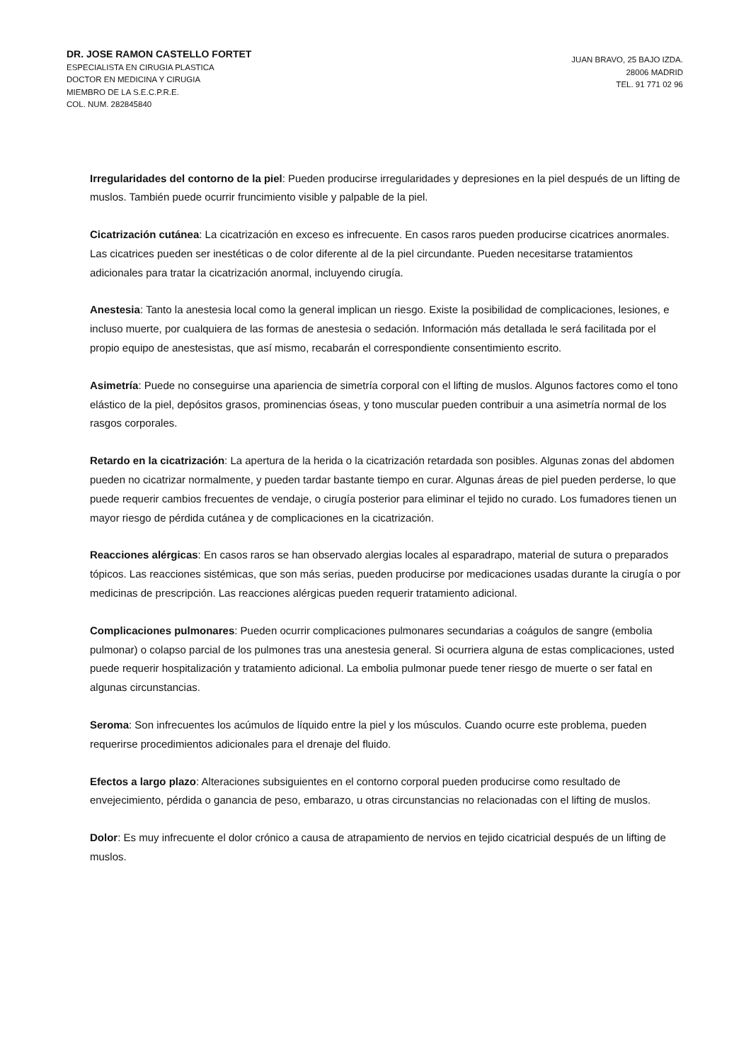DR. JOSE RAMON CASTELLO FORTET
ESPECIALISTA EN CIRUGIA PLASTICA
DOCTOR EN MEDICINA Y CIRUGIA
MIEMBRO DE LA S.E.C.P.R.E.
COL. NUM. 282845840
JUAN BRAVO, 25 BAJO IZDA.
28006 MADRID
TEL. 91 771 02 96
Irregularidades del contorno de la piel: Pueden producirse irregularidades y depresiones en la piel después de un lifting de muslos. También puede ocurrir fruncimiento visible y palpable de la piel.
Cicatrización cutánea: La cicatrización en exceso es infrecuente. En casos raros pueden producirse cicatrices anormales. Las cicatrices pueden ser inestéticas o de color diferente al de la piel circundante. Pueden necesitarse tratamientos adicionales para tratar la cicatrización anormal, incluyendo cirugía.
Anestesia: Tanto la anestesia local como la general implican un riesgo. Existe la posibilidad de complicaciones, lesiones, e incluso muerte, por cualquiera de las formas de anestesia o sedación. Información más detallada le será facilitada por el propio equipo de anestesistas, que así mismo, recabarán el correspondiente consentimiento escrito.
Asimetría: Puede no conseguirse una apariencia de simetría corporal con el lifting de muslos. Algunos factores como el tono elástico de la piel, depósitos grasos, prominencias óseas, y tono muscular pueden contribuir a una asimetría normal de los rasgos corporales.
Retardo en la cicatrización: La apertura de la herida o la cicatrización retardada son posibles. Algunas zonas del abdomen pueden no cicatrizar normalmente, y pueden tardar bastante tiempo en curar. Algunas áreas de piel pueden perderse, lo que puede requerir cambios frecuentes de vendaje, o cirugía posterior para eliminar el tejido no curado. Los fumadores tienen un mayor riesgo de pérdida cutánea y de complicaciones en la cicatrización.
Reacciones alérgicas: En casos raros se han observado alergias locales al esparadrapo, material de sutura o preparados tópicos. Las reacciones sistémicas, que son más serias, pueden producirse por medicaciones usadas durante la cirugía o por medicinas de prescripción. Las reacciones alérgicas pueden requerir tratamiento adicional.
Complicaciones pulmonares: Pueden ocurrir complicaciones pulmonares secundarias a coágulos de sangre (embolia pulmonar) o colapso parcial de los pulmones tras una anestesia general. Si ocurriera alguna de estas complicaciones, usted puede requerir hospitalización y tratamiento adicional. La embolia pulmonar puede tener riesgo de muerte o ser fatal en algunas circunstancias.
Seroma: Son infrecuentes los acúmulos de líquido entre la piel y los músculos. Cuando ocurre este problema, pueden requerirse procedimientos adicionales para el drenaje del fluido.
Efectos a largo plazo: Alteraciones subsiguientes en el contorno corporal pueden producirse como resultado de envejecimiento, pérdida o ganancia de peso, embarazo, u otras circunstancias no relacionadas con el lifting de muslos.
Dolor: Es muy infrecuente el dolor crónico a causa de atrapamiento de nervios en tejido cicatricial después de un lifting de muslos.